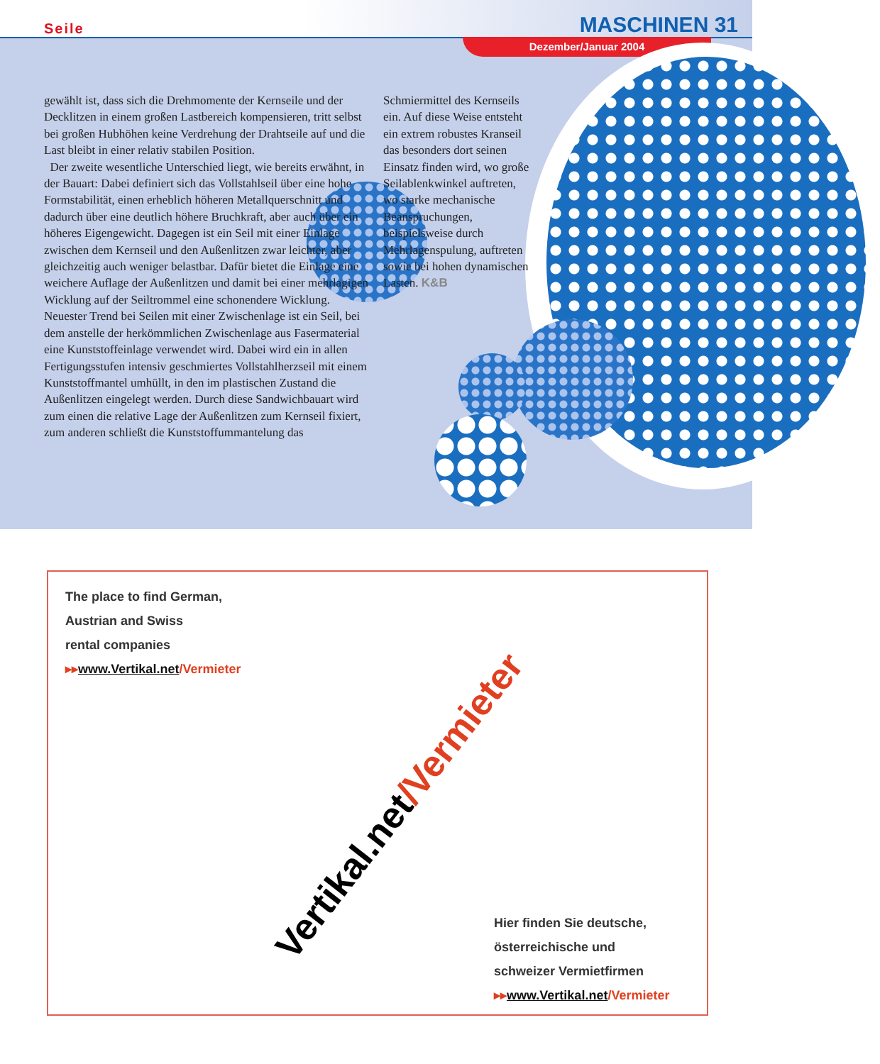Seile MASCHINEN 31
Dezember/Januar 2004
gewählt ist, dass sich die Drehmomente der Kernseile und der Decklitzen in einem großen Lastbereich kompensieren, tritt selbst bei großen Hubhöhen keine Verdrehung der Drahtseile auf und die Last bleibt in einer relativ stabilen Position.
Der zweite wesentliche Unterschied liegt, wie bereits erwähnt, in der Bauart: Dabei definiert sich das Vollstahlseil über eine hohe Formstabilität, einen erheblich höheren Metallquerschnitt und dadurch über eine deutlich höhere Bruchkraft, aber auch über ein höheres Eigengewicht. Dagegen ist ein Seil mit einer Einlage zwischen dem Kernseil und den Außenlitzen zwar leichter, aber gleichzeitig auch weniger belastbar. Dafür bietet die Einlage eine weichere Auflage der Außenlitzen und damit bei einer mehrlagigen Wicklung auf der Seiltrommel eine schonendere Wicklung. Neuester Trend bei Seilen mit einer Zwischenlage ist ein Seil, bei dem anstelle der herkömmlichen Zwischenlage aus Fasermaterial eine Kunststoffeinlage verwendet wird. Dabei wird ein in allen Fertigungsstufen intensiv geschmiertes Vollstahlherzseil mit einem Kunststoffmantel umhüllt, in den im plastischen Zustand die Außenlitzen eingelegt werden. Durch diese Sandwichbauart wird zum einen die relative Lage der Außenlitzen zum Kernseil fixiert, zum anderen schließt die Kunststoffummantelung das
Schmiermittel des Kernseils ein. Auf diese Weise entsteht ein extrem robustes Kranseil das besonders dort seinen Einsatz finden wird, wo große Seilablenkwinkel auftreten, wo starke mechanische Beanspruchungen, beispielsweise durch Mehrlagenspulung, auftreten sowie bei hohen dynamischen Lasten. K&B
The place to find German,
Austrian and Swiss
rental companies
▸▸www.Vertikal.net/Vermieter
Vertikal.net/Vermieter
Hier finden Sie deutsche,
österreichische und
schweizer Vermietfirmen
▸▸www.Vertikal.net/Vermieter